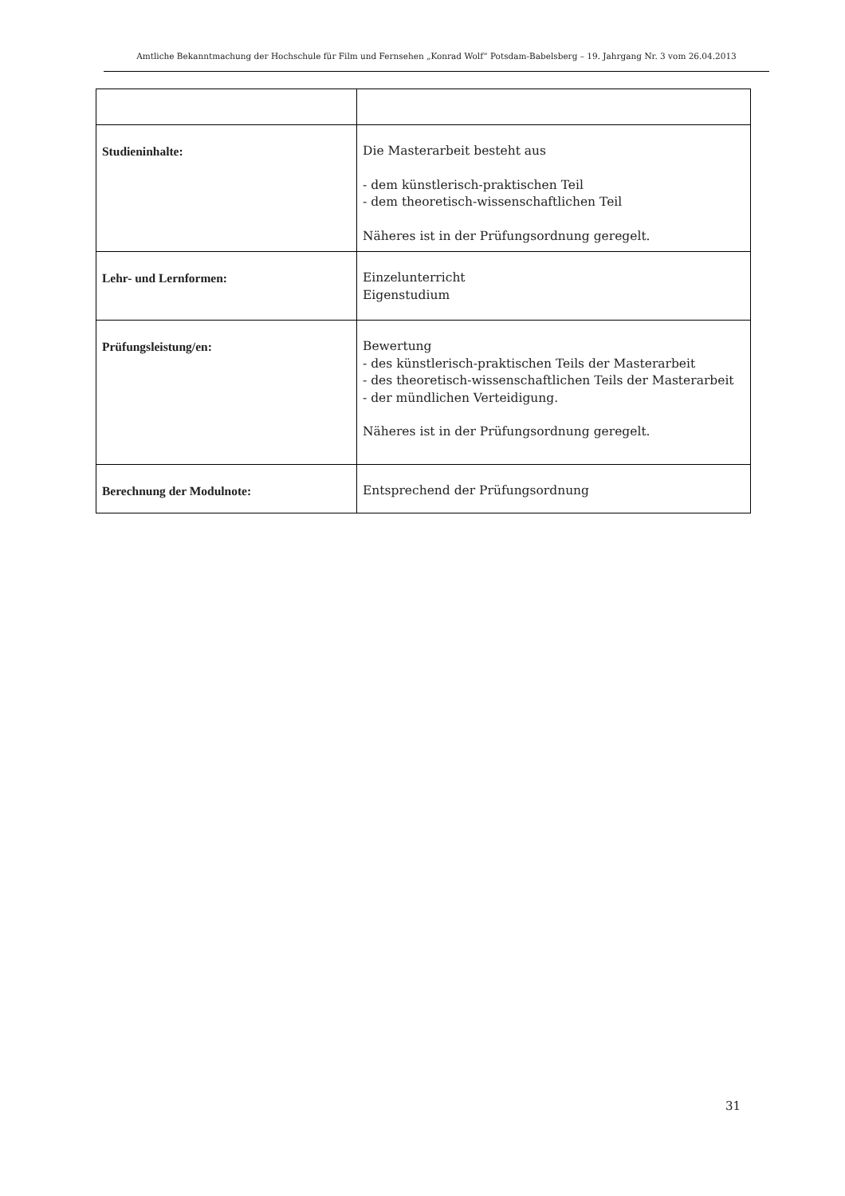Amtliche Bekanntmachung der Hochschule für Film und Fernsehen „Konrad Wolf“ Potsdam-Babelsberg – 19. Jahrgang Nr. 3 vom 26.04.2013
| Studieninhalte: | Die Masterarbeit besteht aus - dem künstlerisch-praktischen Teil - dem theoretisch-wissenschaftlichen Teil Näheres ist in der Prüfungsordnung geregelt. |
| Lehr- und Lernformen: | Einzelunterricht Eigenstudium |
| Prüfungsleistung/en: | Bewertung - des künstlerisch-praktischen Teils der Masterarbeit - des theoretisch-wissenschaftlichen Teils der Masterarbeit - der mündlichen Verteidigung. Näheres ist in der Prüfungsordnung geregelt. |
| Berechnung der Modulnote: | Entsprechend der Prüfungsordnung |
31